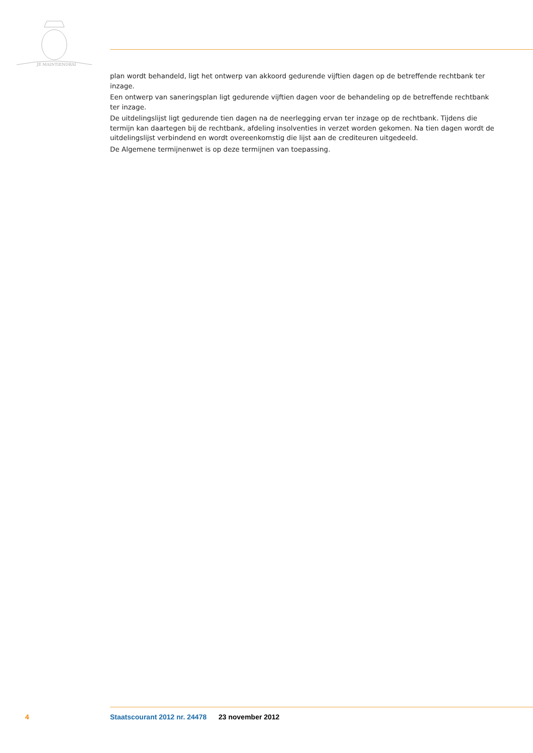JE MAINTIENDRAI
plan wordt behandeld, ligt het ontwerp van akkoord gedurende vijftien dagen op de betreffende rechtbank ter inzage.
Een ontwerp van saneringsplan ligt gedurende vijftien dagen voor de behandeling op de betreffende rechtbank ter inzage.
De uitdelingslijst ligt gedurende tien dagen na de neerlegging ervan ter inzage op de rechtbank. Tijdens die termijn kan daartegen bij de rechtbank, afdeling insolventies in verzet worden gekomen. Na tien dagen wordt de uitdelingslijst verbindend en wordt overeenkomstig die lijst aan de crediteuren uitgedeeld.
De Algemene termijnenwet is op deze termijnen van toepassing.
4 Staatscourant 2012 nr. 24478 23 november 2012